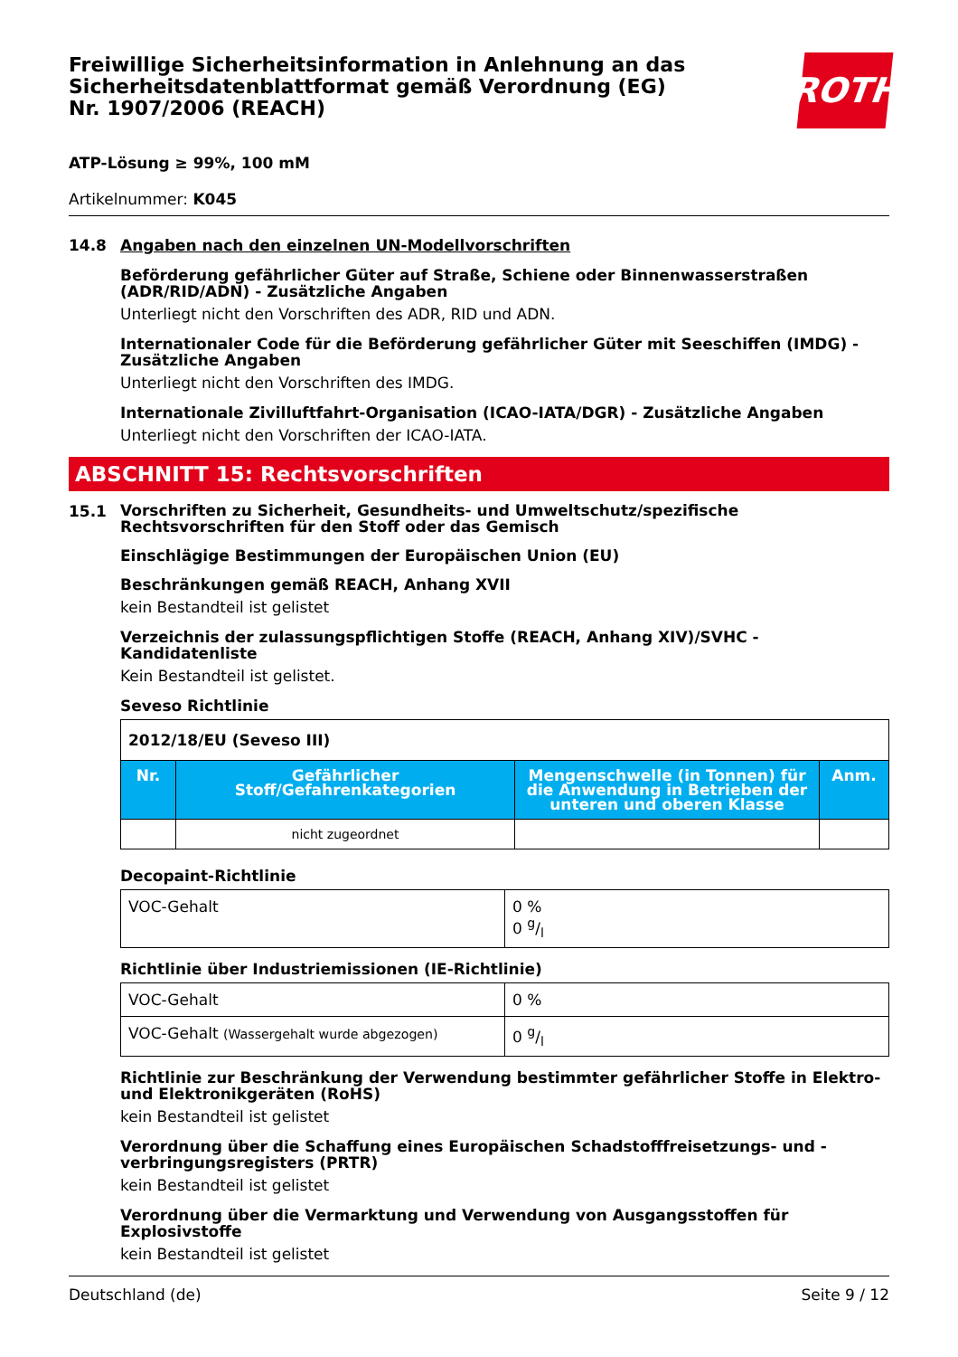Freiwillige Sicherheitsinformation in Anlehnung an das Sicherheitsdatenblattformat gemäß Verordnung (EG) Nr. 1907/2006 (REACH)
ROTH
ATP-Lösung ≥ 99%, 100 mM
Artikelnummer: K045
14.8 Angaben nach den einzelnen UN-Modellvorschriften
Beförderung gefährlicher Güter auf Straße, Schiene oder Binnenwasserstraßen (ADR/RID/ADN) - Zusätzliche Angaben
Unterliegt nicht den Vorschriften des ADR, RID und ADN.
Internationaler Code für die Beförderung gefährlicher Güter mit Seeschiffen (IMDG) - Zusätzliche Angaben
Unterliegt nicht den Vorschriften des IMDG.
Internationale Zivilluftfahrt-Organisation (ICAO-IATA/DGR) - Zusätzliche Angaben
Unterliegt nicht den Vorschriften der ICAO-IATA.
ABSCHNITT 15: Rechtsvorschriften
15.1
Vorschriften zu Sicherheit, Gesundheits- und Umweltschutz/spezifische Rechtsvorschriften für den Stoff oder das Gemisch
Einschlägige Bestimmungen der Europäischen Union (EU)
Beschränkungen gemäß REACH, Anhang XVII
kein Bestandteil ist gelistet
Verzeichnis der zulassungspflichtigen Stoffe (REACH, Anhang XIV)/SVHC - Kandidatenliste
Kein Bestandteil ist gelistet.
Seveso Richtlinie
| 2012/18/EU (Seveso III) | | | |
| Nr. | Gefährlicher Stoff/Gefahrenkategorien | Mengenschwelle (in Tonnen) für die Anwendung in Betrieben der unteren und oberen Klasse | Anm. |
| | nicht zugeordnet | | |
Decopaint-Richtlinie
| VOC-Gehalt | 0 % 0 g/l |
Richtlinie über Industriemissionen (IE-Richtlinie)
| VOC-Gehalt | 0 % |
| VOC-Gehalt (Wassergehalt wurde abgezogen) | 0 g/l |
Richtlinie zur Beschränkung der Verwendung bestimmter gefährlicher Stoffe in Elektro- und Elektronikgeräten (RoHS)
kein Bestandteil ist gelistet
Verordnung über die Schaffung eines Europäischen Schadstofffreisetzungs- und -verbringungsregisters (PRTR)
kein Bestandteil ist gelistet
Verordnung über die Vermarktung und Verwendung von Ausgangsstoffen für Explosivstoffe
kein Bestandteil ist gelistet
Deutschland (de) Seite 9 / 12